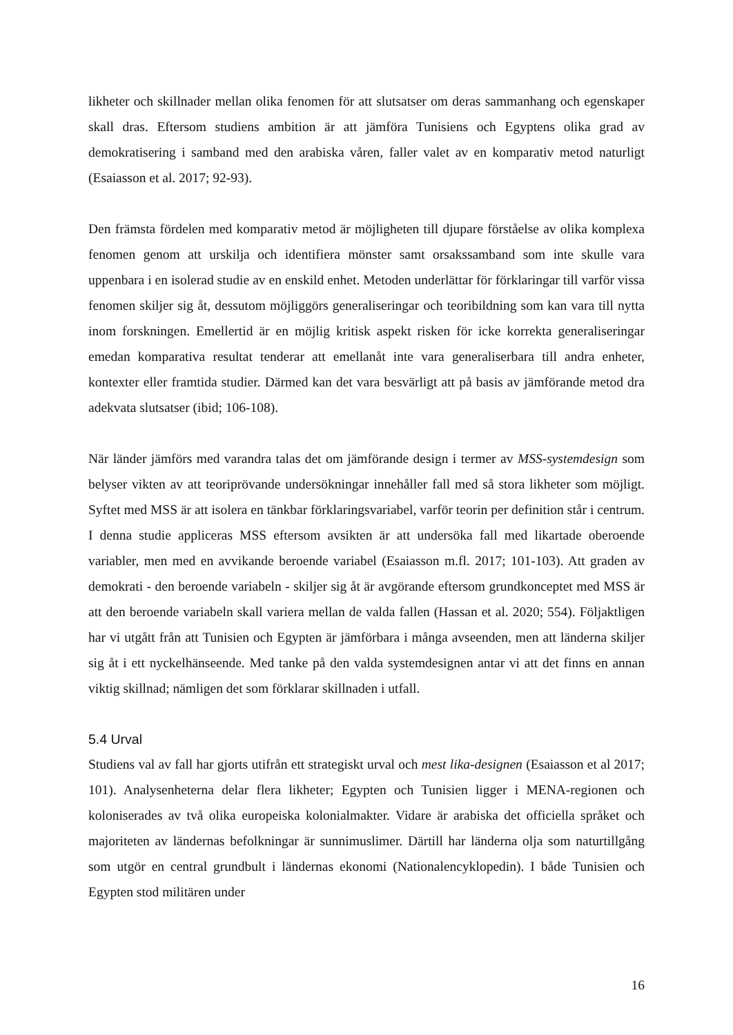likheter och skillnader mellan olika fenomen för att slutsatser om deras sammanhang och egenskaper skall dras. Eftersom studiens ambition är att jämföra Tunisiens och Egyptens olika grad av demokratisering i samband med den arabiska våren, faller valet av en komparativ metod naturligt (Esaiasson et al. 2017; 92-93).
Den främsta fördelen med komparativ metod är möjligheten till djupare förståelse av olika komplexa fenomen genom att urskilja och identifiera mönster samt orsakssamband som inte skulle vara uppenbara i en isolerad studie av en enskild enhet. Metoden underlättar för förklaringar till varför vissa fenomen skiljer sig åt, dessutom möjliggörs generaliseringar och teoribildning som kan vara till nytta inom forskningen. Emellertid är en möjlig kritisk aspekt risken för icke korrekta generaliseringar emedan komparativa resultat tenderar att emellanåt inte vara generaliserbara till andra enheter, kontexter eller framtida studier. Därmed kan det vara besvärligt att på basis av jämförande metod dra adekvata slutsatser (ibid; 106-108).
När länder jämförs med varandra talas det om jämförande design i termer av MSS-systemdesign som belyser vikten av att teoriprövande undersökningar innehåller fall med så stora likheter som möjligt. Syftet med MSS är att isolera en tänkbar förklaringsvariabel, varför teorin per definition står i centrum. I denna studie appliceras MSS eftersom avsikten är att undersöka fall med likartade oberoende variabler, men med en avvikande beroende variabel (Esaiasson m.fl. 2017; 101-103). Att graden av demokrati - den beroende variabeln - skiljer sig åt är avgörande eftersom grundkonceptet med MSS är att den beroende variabeln skall variera mellan de valda fallen (Hassan et al. 2020; 554). Följaktligen har vi utgått från att Tunisien och Egypten är jämförbara i många avseenden, men att länderna skiljer sig åt i ett nyckelhänseende. Med tanke på den valda systemdesignen antar vi att det finns en annan viktig skillnad; nämligen det som förklarar skillnaden i utfall.
5.4 Urval
Studiens val av fall har gjorts utifrån ett strategiskt urval och mest lika-designen (Esaiasson et al 2017; 101). Analysenheterna delar flera likheter; Egypten och Tunisien ligger i MENA-regionen och koloniserades av två olika europeiska kolonialmakter. Vidare är arabiska det officiella språket och majoriteten av ländernas befolkningar är sunnimuslimer. Därtill har länderna olja som naturtillgång som utgör en central grundbult i ländernas ekonomi (Nationalencyklopedin). I både Tunisien och Egypten stod militären under
16